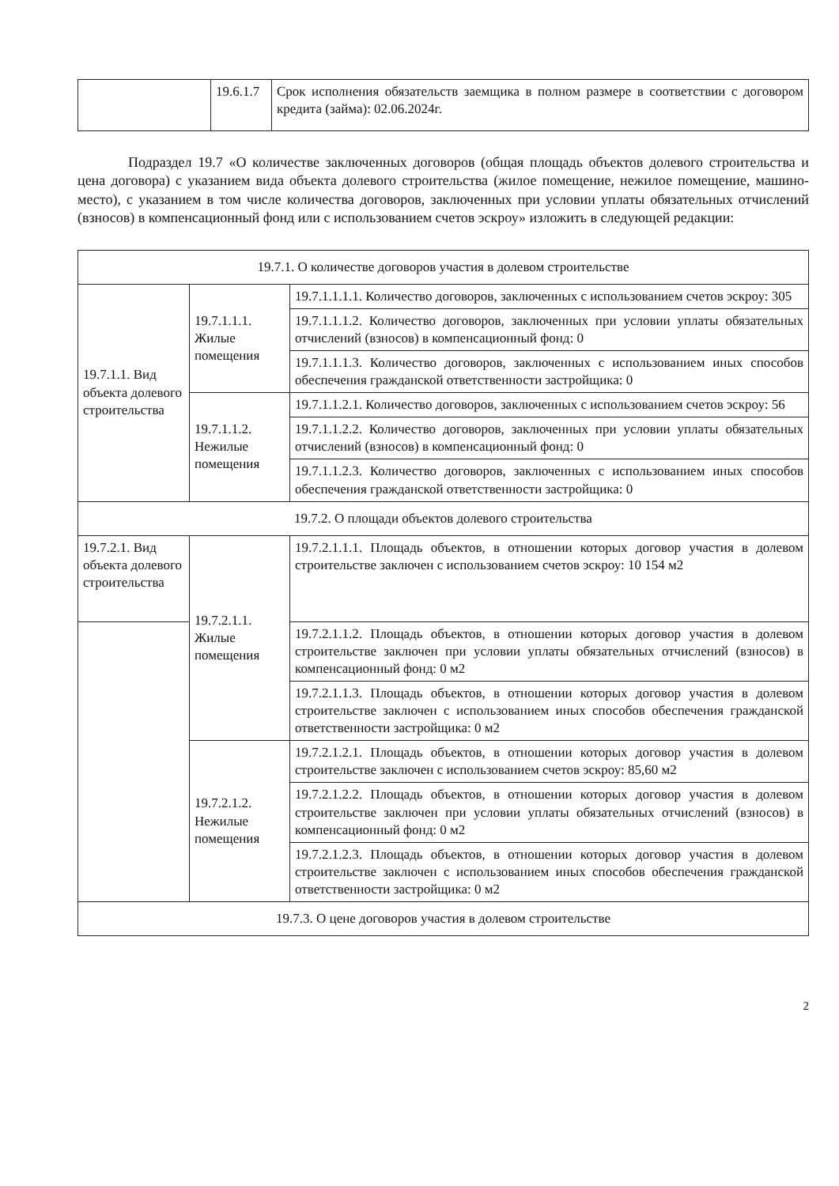| | 19.6.1.7 | Срок исполнения обязательств заемщика в полном размере в соответствии с договором кредита (займа): 02.06.2024г. |
Подраздел 19.7 «О количестве заключенных договоров (общая площадь объектов долевого строительства и цена договора) с указанием вида объекта долевого строительства (жилое помещение, нежилое помещение, машино-место), с указанием в том числе количества договоров, заключенных при условии уплаты обязательных отчислений (взносов) в компенсационный фонд или с использованием счетов эскроу» изложить в следующей редакции:
| 19.7.1. О количестве договоров участия в долевом строительстве | | |
| 19.7.1.1. Вид объекта долевого строительства | 19.7.1.1.1. Жилые помещения | 19.7.1.1.1.1. Количество договоров, заключенных с использованием счетов эскроу: 305 |
| | | 19.7.1.1.1.2. Количество договоров, заключенных при условии уплаты обязательных отчислений (взносов) в компенсационный фонд: 0 |
| | | 19.7.1.1.1.3. Количество договоров, заключенных с использованием иных способов обеспечения гражданской ответственности застройщика: 0 |
| | 19.7.1.1.2. Нежилые помещения | 19.7.1.1.2.1. Количество договоров, заключенных с использованием счетов эскроу: 56 |
| | | 19.7.1.1.2.2. Количество договоров, заключенных при условии уплаты обязательных отчислений (взносов) в компенсационный фонд: 0 |
| | | 19.7.1.1.2.3. Количество договоров, заключенных с использованием иных способов обеспечения гражданской ответственности застройщика: 0 |
| 19.7.2. О площади объектов долевого строительства | | |
| 19.7.2.1. Вид объекта долевого строительства | 19.7.2.1.1. Жилые помещения | 19.7.2.1.1.1. Площадь объектов, в отношении которых договор участия в долевом строительстве заключен с использованием счетов эскроу: 10 154 м2 |
| | | 19.7.2.1.1.2. Площадь объектов, в отношении которых договор участия в долевом строительстве заключен при условии уплаты обязательных отчислений (взносов) в компенсационный фонд: 0 м2 |
| | | 19.7.2.1.1.3. Площадь объектов, в отношении которых договор участия в долевом строительстве заключен с использованием иных способов обеспечения гражданской ответственности застройщика: 0 м2 |
| | 19.7.2.1.2. Нежилые помещения | 19.7.2.1.2.1. Площадь объектов, в отношении которых договор участия в долевом строительстве заключен с использованием счетов эскроу: 85,60 м2 |
| | | 19.7.2.1.2.2. Площадь объектов, в отношении которых договор участия в долевом строительстве заключен при условии уплаты обязательных отчислений (взносов) в компенсационный фонд: 0 м2 |
| | | 19.7.2.1.2.3. Площадь объектов, в отношении которых договор участия в долевом строительстве заключен с использованием иных способов обеспечения гражданской ответственности застройщика: 0 м2 |
| 19.7.3. О цене договоров участия в долевом строительстве | | |
2